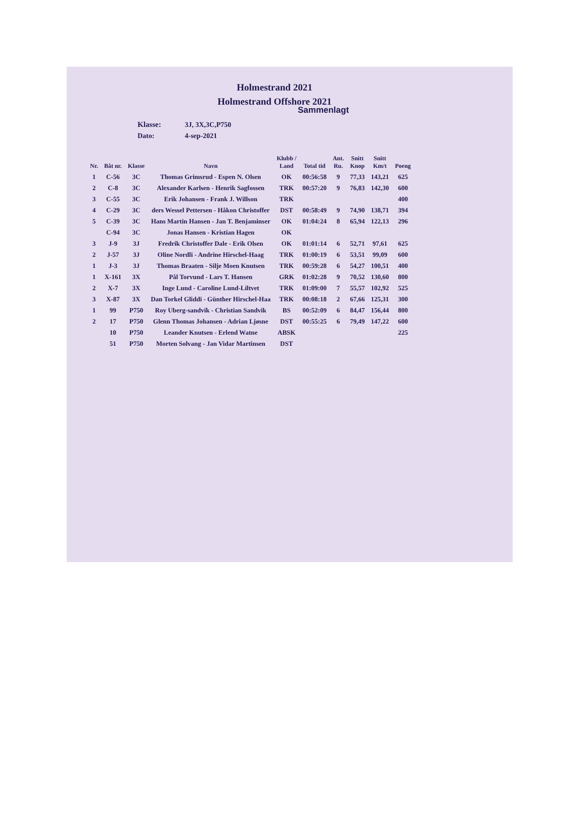Holmestrand 2021
Holmestrand Offshore 2021
Sammenlagt
Klasse: 3J, 3X,3C,P750
Dato: 4-sep-2021
| Nr. | Båt nr. | Klasse | Navn | Klubb / Land | Total tid | Ant. Ru. | Snitt Knop | Snitt Km/t | Poeng |
| --- | --- | --- | --- | --- | --- | --- | --- | --- | --- |
| 1 | C-56 | 3C | Thomas Grimsrud - Espen N. Olsen | OK | 00:56:58 | 9 | 77,33 | 143,21 | 625 |
| 2 | C-8 | 3C | Alexander Karlsen - Henrik Sagfossen | TRK | 00:57:20 | 9 | 76,83 | 142,30 | 600 |
| 3 | C-55 | 3C | Erik Johansen - Frank J. Willson | TRK | | | | | 400 |
| 4 | C-29 | 3C | ders Wessel Pettersen - Håkon Christoffer | DST | 00:58:49 | 9 | 74,90 | 138,71 | 394 |
| 5 | C-39 | 3C | Hans Martin Hansen - Jan T. Benjaminser | OK | 01:04:24 | 8 | 65,94 | 122,13 | 296 |
| | C-94 | 3C | Jonas Hansen - Kristian Hagen | OK | | | | | |
| 3 | J-9 | 3J | Fredrik Christoffer Dale - Erik Olsen | OK | 01:01:14 | 6 | 52,71 | 97,61 | 625 |
| 2 | J-57 | 3J | Oline Nordli - Andrine Hirschel-Haag | TRK | 01:00:19 | 6 | 53,51 | 99,09 | 600 |
| 1 | J-3 | 3J | Thomas Braaten - Silje Moen Knutsen | TRK | 00:59:28 | 6 | 54,27 | 100,51 | 400 |
| 1 | X-161 | 3X | Pål Torvund - Lars T. Hansen | GRK | 01:02:28 | 9 | 70,52 | 130,60 | 800 |
| 2 | X-7 | 3X | Inge Lund - Caroline Lund-Liltvet | TRK | 01:09:00 | 7 | 55,57 | 102,92 | 525 |
| 3 | X-87 | 3X | Dan Torkel Gliddi - Günther Hirschel-Haa | TRK | 00:08:18 | 2 | 67,66 | 125,31 | 300 |
| 1 | 99 | P750 | Roy Uberg-sandvik - Christian Sandvik | BS | 00:52:09 | 6 | 84,47 | 156,44 | 800 |
| 2 | 17 | P750 | Glenn Thomas Johansen - Adrian Ljøsne | DST | 00:55:25 | 6 | 79,49 | 147,22 | 600 |
| | 10 | P750 | Leander Knutsen - Erlend Watne | ABSK | | | | | 225 |
| | 51 | P750 | Morten Solvang - Jan Vidar Martinsen | DST | | | | | |